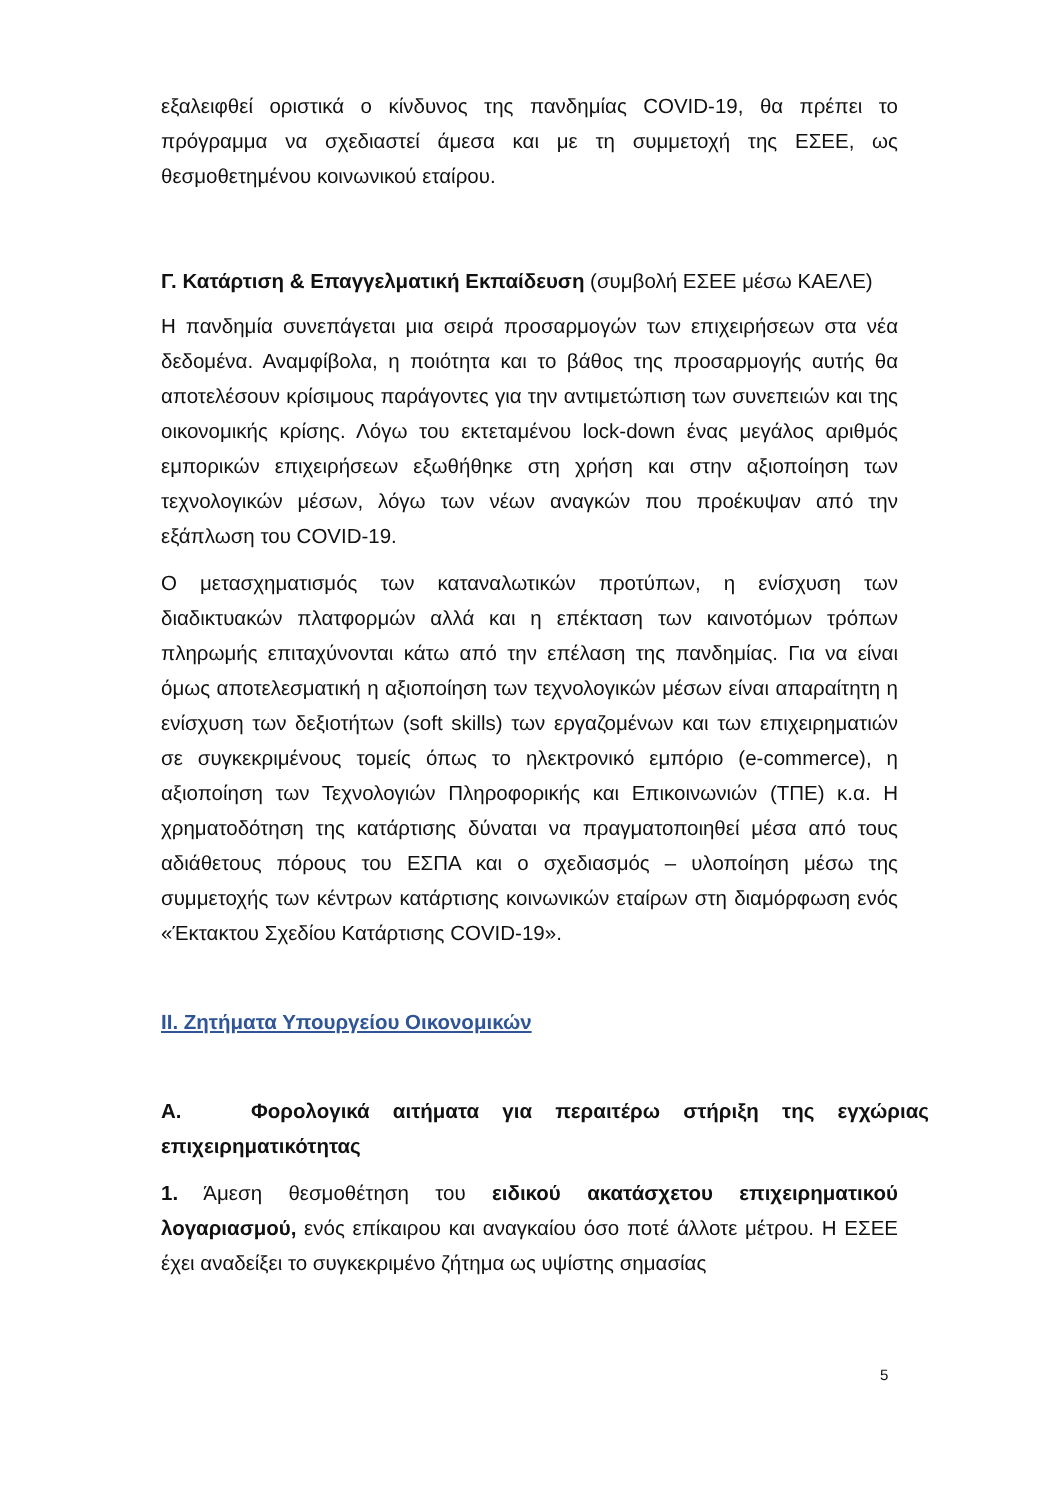εξαλειφθεί οριστικά ο κίνδυνος της πανδημίας COVID-19, θα πρέπει το πρόγραμμα να σχεδιαστεί άμεσα και με τη συμμετοχή της ΕΣΕΕ, ως θεσμοθετημένου κοινωνικού εταίρου.
Γ. Κατάρτιση & Επαγγελματική Εκπαίδευση (συμβολή ΕΣΕΕ μέσω ΚΑΕΛΕ)
Η πανδημία συνεπάγεται μια σειρά προσαρμογών των επιχειρήσεων στα νέα δεδομένα. Αναμφίβολα, η ποιότητα και το βάθος της προσαρμογής αυτής θα αποτελέσουν κρίσιμους παράγοντες για την αντιμετώπιση των συνεπειών και της οικονομικής κρίσης. Λόγω του εκτεταμένου lock-down ένας μεγάλος αριθμός εμπορικών επιχειρήσεων εξωθήθηκε στη χρήση και στην αξιοποίηση των τεχνολογικών μέσων, λόγω των νέων αναγκών που προέκυψαν από την εξάπλωση του COVID-19.
Ο μετασχηματισμός των καταναλωτικών προτύπων, η ενίσχυση των διαδικτυακών πλατφορμών αλλά και η επέκταση των καινοτόμων τρόπων πληρωμής επιταχύνονται κάτω από την επέλαση της πανδημίας. Για να είναι όμως αποτελεσματική η αξιοποίηση των τεχνολογικών μέσων είναι απαραίτητη η ενίσχυση των δεξιοτήτων (soft skills) των εργαζομένων και των επιχειρηματιών σε συγκεκριμένους τομείς όπως το ηλεκτρονικό εμπόριο (e-commerce), η αξιοποίηση των Τεχνολογιών Πληροφορικής και Επικοινωνιών (ΤΠΕ) κ.α. Η χρηματοδότηση της κατάρτισης δύναται να πραγματοποιηθεί μέσα από τους αδιάθετους πόρους του ΕΣΠΑ και ο σχεδιασμός – υλοποίηση μέσω της συμμετοχής των κέντρων κατάρτισης κοινωνικών εταίρων στη διαμόρφωση ενός «Έκτακτου Σχεδίου Κατάρτισης COVID-19».
ΙΙ. Ζητήματα Υπουργείου Οικονομικών
Α. Φορολογικά αιτήματα για περαιτέρω στήριξη της εγχώριας επιχειρηματικότητας
1. Άμεση θεσμοθέτηση του ειδικού ακατάσχετου επιχειρηματικού λογαριασμού, ενός επίκαιρου και αναγκαίου όσο ποτέ άλλοτε μέτρου. Η ΕΣΕΕ έχει αναδείξει το συγκεκριμένο ζήτημα ως υψίστης σημασίας
5